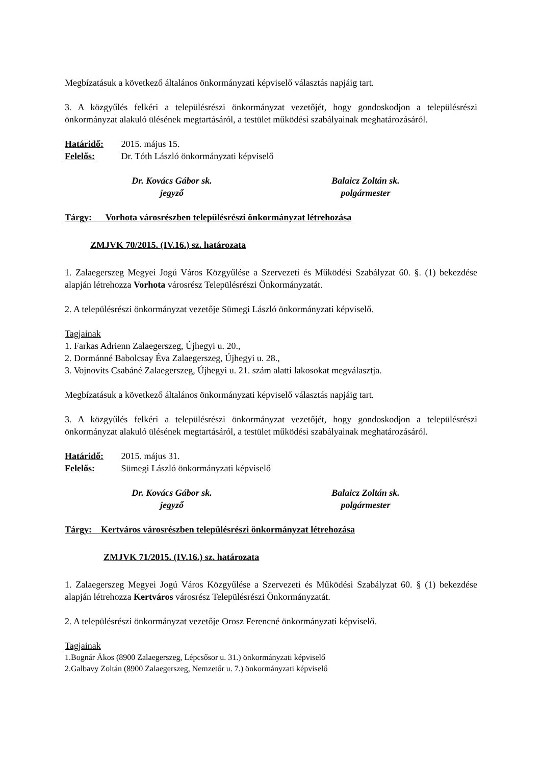Megbízatásuk a következő általános önkormányzati képviselő választás napjáig tart.
3. A közgyűlés felkéri a településrészi önkormányzat vezetőjét, hogy gondoskodjon a településrészi önkormányzat alakuló ülésének megtartásáról, a testület működési szabályainak meghatározásáról.
Határidő: 2015. május 15.
Felelős: Dr. Tóth László önkormányzati képviselő
Dr. Kovács Gábor sk.
jegyző
Balaicz Zoltán sk.
polgármester
Tárgy: Vorhota városrészben településrészi önkormányzat létrehozása
ZMJVK 70/2015. (IV.16.) sz. határozata
1. Zalaegerszeg Megyei Jogú Város Közgyűlése a Szervezeti és Működési Szabályzat 60. §. (1) bekezdése alapján létrehozza Vorhota városrész Településrészi Önkormányzatát.
2. A településrészi önkormányzat vezetője Sümegi László önkormányzati képviselő.
Tagjainak
1. Farkas Adrienn Zalaegerszeg, Újhegyi u. 20.,
2. Dormánné Babolcsay Éva Zalaegerszeg, Újhegyi u. 28.,
3. Vojnovits Csabáné Zalaegerszeg, Újhegyi u. 21. szám alatti lakosokat megválasztja.
Megbízatásuk a következő általános önkormányzati képviselő választás napjáig tart.
3. A közgyűlés felkéri a településrészi önkormányzat vezetőjét, hogy gondoskodjon a településrészi önkormányzat alakuló ülésének megtartásáról, a testület működési szabályainak meghatározásáról.
Határidő: 2015. május 31.
Felelős: Sümegi László önkormányzati képviselő
Dr. Kovács Gábor sk.
jegyző
Balaicz Zoltán sk.
polgármester
Tárgy: Kertváros városrészben településrészi önkormányzat létrehozása
ZMJVK 71/2015. (IV.16.) sz. határozata
1. Zalaegerszeg Megyei Jogú Város Közgyűlése a Szervezeti és Működési Szabályzat 60. § (1) bekezdése alapján létrehozza Kertváros városrész Településrészi Önkormányzatát.
2. A településrészi önkormányzat vezetője Orosz Ferencné önkormányzati képviselő.
Tagjainak
1.Bognár Ákos (8900 Zalaegerszeg, Lépcsősor u. 31.) önkormányzati képviselő
2.Galbavy Zoltán (8900 Zalaegerszeg, Nemzetőr u. 7.) önkormányzati képviselő